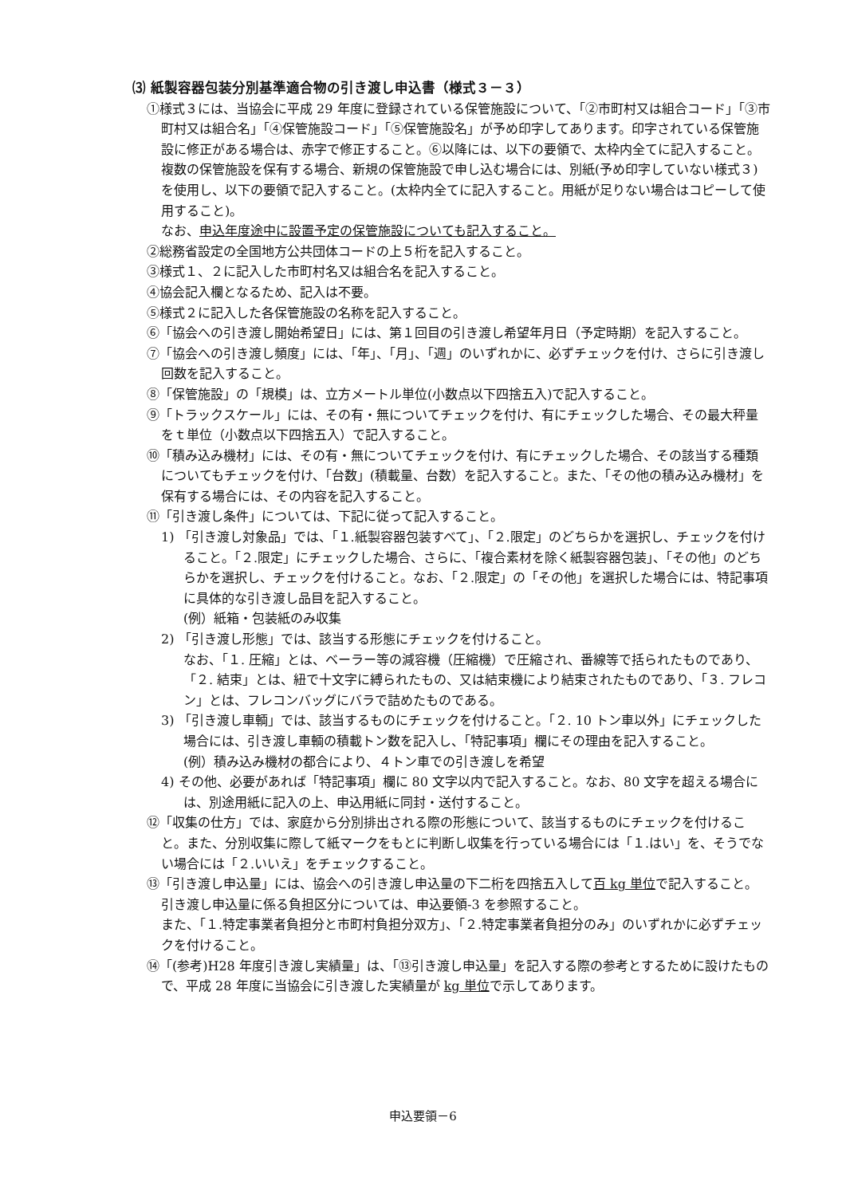⑶ 紙製容器包装分別基準適合物の引き渡し申込書（様式３－３）
①様式３には、当協会に平成 29 年度に登録されている保管施設について、「②市町村又は組合コード」「③市町村又は組合名」「④保管施設コード」「⑤保管施設名」が予め印字してあります。印字されている保管施設に修正がある場合は、赤字で修正すること。⑥以降には、以下の要領で、太枠内全てに記入すること。
複数の保管施設を保有する場合、新規の保管施設で申し込む場合には、別紙(予め印字していない様式３)を使用し、以下の要領で記入すること。(太枠内全てに記入すること。用紙が足りない場合はコピーして使用すること)。
なお、申込年度途中に設置予定の保管施設についても記入すること。
②総務省設定の全国地方公共団体コードの上５桁を記入すること。
③様式１、２に記入した市町村名又は組合名を記入すること。
④協会記入欄となるため、記入は不要。
⑤様式２に記入した各保管施設の名称を記入すること。
⑥「協会への引き渡し開始希望日」には、第１回目の引き渡し希望年月日（予定時期）を記入すること。
⑦「協会への引き渡し頻度」には、「年」、「月」、「週」のいずれかに、必ずチェックを付け、さらに引き渡し回数を記入すること。
⑧「保管施設」の「規模」は、立方メートル単位(小数点以下四捨五入)で記入すること。
⑨「トラックスケール」には、その有・無についてチェックを付け、有にチェックした場合、その最大秤量をｔ単位（小数点以下四捨五入）で記入すること。
⑩「積み込み機材」には、その有・無についてチェックを付け、有にチェックした場合、その該当する種類についてもチェックを付け、「台数」(積載量、台数）を記入すること。また、「その他の積み込み機材」を保有する場合には、その内容を記入すること。
⑪「引き渡し条件」については、下記に従って記入すること。
1) 「引き渡し対象品」では、「１.紙製容器包装すべて」、「２.限定」のどちらかを選択し、チェックを付けること。「２.限定」にチェックした場合、さらに、「複合素材を除く紙製容器包装」、「その他」のどちらかを選択し、チェックを付けること。なお、「２.限定」の「その他」を選択した場合には、特記事項に具体的な引き渡し品目を記入すること。
(例）紙箱・包装紙のみ収集
2) 「引き渡し形態」では、該当する形態にチェックを付けること。
なお、「１. 圧縮」とは、ベーラー等の減容機（圧縮機）で圧縮され、番線等で括られたものであり、「２. 結束」とは、紐で十文字に縛られたもの、又は結束機により結束されたものであり、「３. フレコン」とは、フレコンバッグにバラで詰めたものである。
3) 「引き渡し車輌」では、該当するものにチェックを付けること。「２. 10 トン車以外」にチェックした場合には、引き渡し車輌の積載トン数を記入し、「特記事項」欄にその理由を記入すること。
(例）積み込み機材の都合により、４トン車での引き渡しを希望
4) その他、必要があれば「特記事項」欄に 80 文字以内で記入すること。なお、80 文字を超える場合には、別途用紙に記入の上、申込用紙に同封・送付すること。
⑫「収集の仕方」では、家庭から分別排出される際の形態について、該当するものにチェックを付けること。また、分別収集に際して紙マークをもとに判断し収集を行っている場合には「１.はい」を、そうでない場合には「２.いいえ」をチェックすること。
⑬「引き渡し申込量」には、協会への引き渡し申込量の下二桁を四捨五入して百 kg 単位で記入すること。引き渡し申込量に係る負担区分については、申込要領-3 を参照すること。
また、「１.特定事業者負担分と市町村負担分双方」、「２.特定事業者負担分のみ」のいずれかに必ずチェックを付けること。
⑭「(参考)H28 年度引き渡し実績量」は、「⑬引き渡し申込量」を記入する際の参考とするために設けたもので、平成 28 年度に当協会に引き渡した実績量が kg 単位で示してあります。
申込要領－6